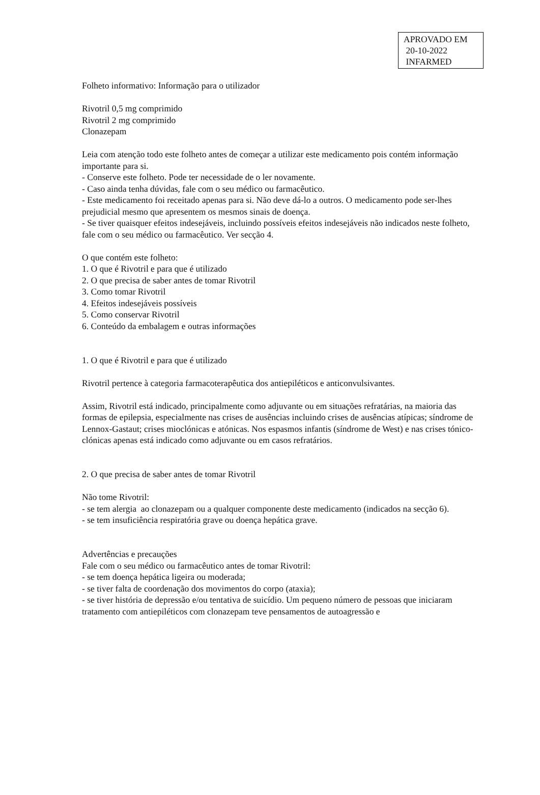APROVADO EM
20-10-2022
INFARMED
Folheto informativo: Informação para o utilizador
Rivotril 0,5 mg comprimido
Rivotril 2 mg comprimido
Clonazepam
Leia com atenção todo este folheto antes de começar a utilizar este medicamento pois contém informação importante para si.
- Conserve este folheto. Pode ter necessidade de o ler novamente.
- Caso ainda tenha dúvidas, fale com o seu médico ou farmacêutico.
- Este medicamento foi receitado apenas para si. Não deve dá-lo a outros. O medicamento pode ser-lhes prejudicial mesmo que apresentem os mesmos sinais de doença.
- Se tiver quaisquer efeitos indesejáveis, incluindo possíveis efeitos indesejáveis não indicados neste folheto, fale com o seu médico ou farmacêutico. Ver secção 4.
O que contém este folheto:
1. O que é Rivotril e para que é utilizado
2. O que precisa de saber antes de tomar Rivotril
3. Como tomar Rivotril
4. Efeitos indesejáveis possíveis
5. Como conservar Rivotril
6. Conteúdo da embalagem e outras informações
1. O que é Rivotril e para que é utilizado
Rivotril pertence à categoria farmacoterapêutica dos antiepiléticos e anticonvulsivantes.
Assim, Rivotril está indicado, principalmente como adjuvante ou em situações refratárias, na maioria das formas de epilepsia, especialmente nas crises de ausências incluindo crises de ausências atípicas; síndrome de Lennox-Gastaut; crises mioclónicas e atónicas. Nos espasmos infantis (síndrome de West) e nas crises tónico-clónicas apenas está indicado como adjuvante ou em casos refratários.
2. O que precisa de saber antes de tomar Rivotril
Não tome Rivotril:
- se tem alergia ao clonazepam ou a qualquer componente deste medicamento (indicados na secção 6).
- se tem insuficiência respiratória grave ou doença hepática grave.
Advertências e precauções
Fale com o seu médico ou farmacêutico antes de tomar Rivotril:
- se tem doença hepática ligeira ou moderada;
- se tiver falta de coordenação dos movimentos do corpo (ataxia);
- se tiver história de depressão e/ou tentativa de suicídio. Um pequeno número de pessoas que iniciaram tratamento com antiepiléticos com clonazepam teve pensamentos de autoagressão e